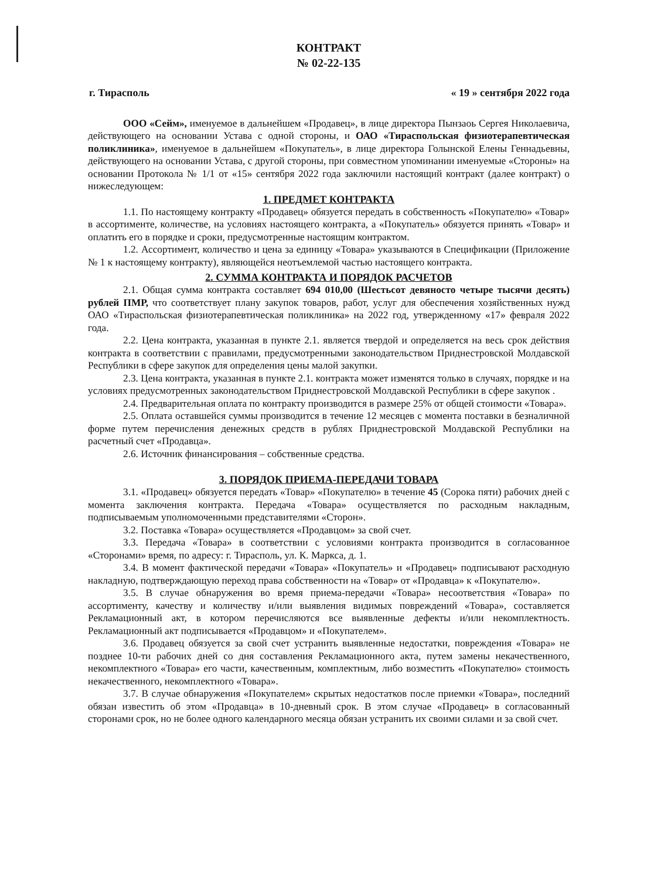КОНТРАКТ
№ 02-22-135
г. Тирасполь « 19 » сентября 2022 года
ООО «Сейм», именуемое в дальнейшем «Продавец», в лице директора Пынзаоь Сергея Николаевича, действующего на основании Устава с одной стороны, и ОАО «Тираспольская физиотерапевтическая поликлиника», именуемое в дальнейшем «Покупатель», в лице директора Голынской Елены Геннадьевны, действующего на основании Устава, с другой стороны, при совместном упоминании именуемые «Стороны» на основании Протокола № 1/1 от «15» сентября 2022 года заключили настоящий контракт (далее контракт) о нижеследующем:
1. ПРЕДМЕТ КОНТРАКТА
1.1. По настоящему контракту «Продавец» обязуется передать в собственность «Покупателю» «Товар» в ассортименте, количестве, на условиях настоящего контракта, а «Покупатель» обязуется принять «Товар» и оплатить его в порядке и сроки, предусмотренные настоящим контрактом.
1.2. Ассортимент, количество и цена за единицу «Товара» указываются в Спецификации (Приложение № 1 к настоящему контракту), являющейся неотъемлемой частью настоящего контракта.
2. СУММА КОНТРАКТА И ПОРЯДОК РАСЧЕТОВ
2.1. Общая сумма контракта составляет 694 010,00 (Шестьсот девяносто четыре тысячи десять) рублей ПМР, что соответствует плану закупок товаров, работ, услуг для обеспечения хозяйственных нужд ОАО «Тираспольская физиотерапевтическая поликлиника» на 2022 год, утвержденному «17» февраля 2022 года.
2.2. Цена контракта, указанная в пункте 2.1. является твердой и определяется на весь срок действия контракта в соответствии с правилами, предусмотренными законодательством Приднестровской Молдавской Республики в сфере закупок для определения цены малой закупки.
2.3. Цена контракта, указанная в пункте 2.1. контракта может изменятся только в случаях, порядке и на условиях предусмотренных законодательством Приднестровской Молдавской Республики в сфере закупок .
2.4. Предварительная оплата по контракту производится в размере 25% от общей стоимости «Товара».
2.5. Оплата оставшейся суммы производится в течение 12 месяцев с момента поставки в безналичной форме путем перечисления денежных средств в рублях Приднестровской Молдавской Республики на расчетный счет «Продавца».
2.6. Источник финансирования – собственные средства.
3. ПОРЯДОК ПРИЕМА-ПЕРЕДАЧИ ТОВАРА
3.1. «Продавец» обязуется передать «Товар» «Покупателю» в течение 45 (Сорока пяти) рабочих дней с момента заключения контракта. Передача «Товара» осуществляется по расходным накладным, подписываемым уполномоченными представителями «Сторон».
3.2. Поставка «Товара» осуществляется «Продавцом» за свой счет.
3.3. Передача «Товара» в соответствии с условиями контракта производится в согласованное «Сторонами» время, по адресу: г. Тирасполь, ул. К. Маркса, д. 1.
3.4. В момент фактической передачи «Товара» «Покупатель» и «Продавец» подписывают расходную накладную, подтверждающую переход права собственности на «Товар» от «Продавца» к «Покупателю».
3.5. В случае обнаружения во время приема-передачи «Товара» несоответствия «Товара» по ассортименту, качеству и количеству и/или выявления видимых повреждений «Товара», составляется Рекламационный акт, в котором перечисляются все выявленные дефекты и/или некомплектность. Рекламационный акт подписывается «Продавцом» и «Покупателем».
3.6. Продавец обязуется за свой счет устранить выявленные недостатки, повреждения «Товара» не позднее 10-ти рабочих дней со дня составления Рекламационного акта, путем замены некачественного, некомплектного «Товара» его части, качественным, комплектным, либо возместить «Покупателю» стоимость некачественного, некомплектного «Товара».
3.7. В случае обнаружения «Покупателем» скрытых недостатков после приемки «Товара», последний обязан известить об этом «Продавца» в 10-дневный срок. В этом случае «Продавец» в согласованный сторонами срок, но не более одного календарного месяца обязан устранить их своими силами и за свой счет.